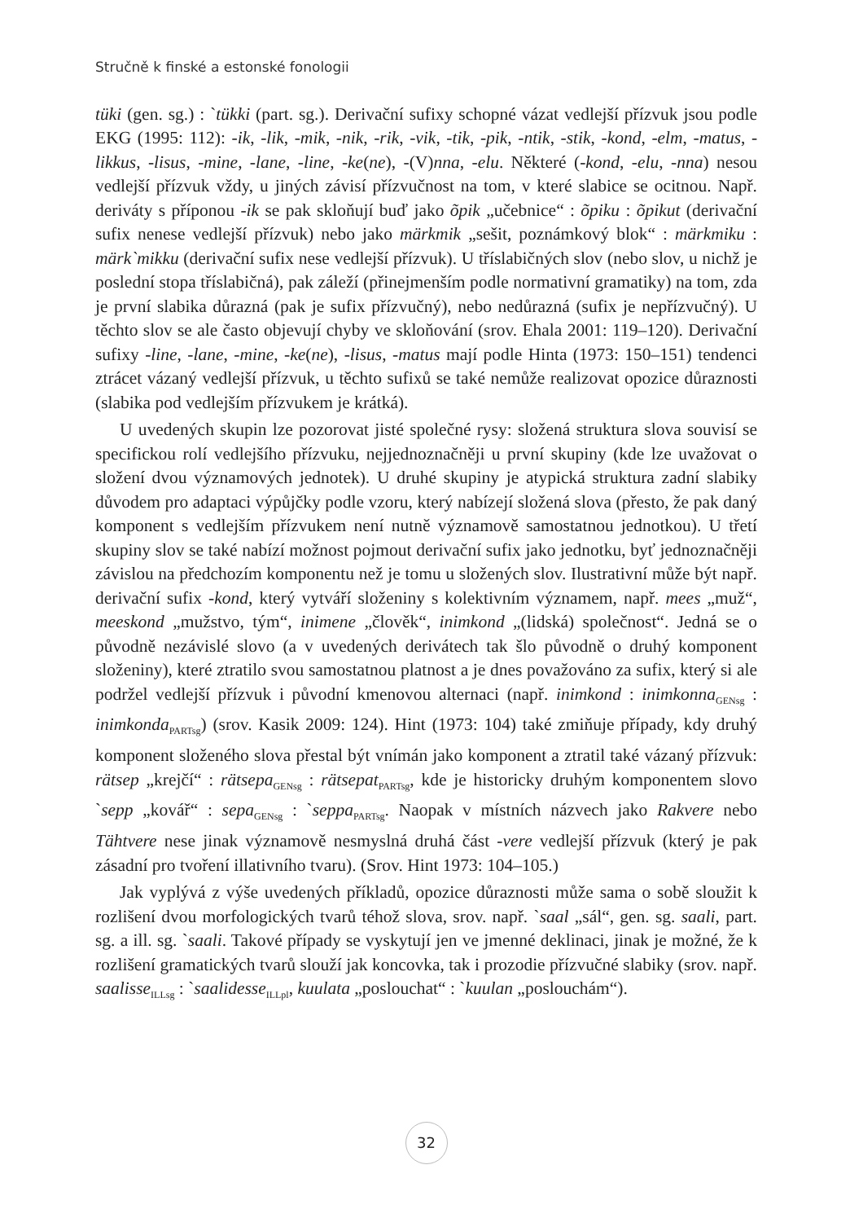Stručně k finské a estonské fonologii
tüki (gen. sg.) : `tükki (part. sg.). Derivační sufixy schopné vázat vedlejší přízvuk jsou podle EKG (1995: 112): -ik, -lik, -mik, -nik, -rik, -vik, -tik, -pik, -ntik, -stik, -kond, -elm, -matus, -likkus, -lisus, -mine, -lane, -line, -ke(ne), -(V)nna, -elu. Některé (-kond, -elu, -nna) nesou vedlejší přízvuk vždy, u jiných závisí přízvučnost na tom, v které slabice se ocitnou. Např. deriváty s příponou -ik se pak skloňují buď jako õpik „učebnice“ : õpiku : õpikut (derivační sufix nenese vedlejší přízvuk) nebo jako märkmik „sešit, poznámkový blok“ : märkmiku : märk`mikku (derivační sufix nese vedlejší přízvuk). U tříslabičných slov (nebo slov, u nichž je poslední stopa tříslabičná), pak záleží (přinejmenším podle normativní gramatiky) na tom, zda je první slabika důrazná (pak je sufix přízvučný), nebo nedůrazná (sufix je nepřízvučný). U těchto slov se ale často objevují chyby ve skloňování (srov. Ehala 2001: 119–120). Derivační sufixy -line, -lane, -mine, -ke(ne), -lisus, -matus mají podle Hinta (1973: 150–151) tendenci ztrácet vázaný vedlejší přízvuk, u těchto sufixů se také nemůže realizovat opozice důraznosti (slabika pod vedlejším přízvukem je krátká).
U uvedených skupin lze pozorovat jisté společné rysy: složená struktura slova souvisí se specifickou rolí vedlejšího přízvuku, nejjednoznačněji u první skupiny (kde lze uvažovat o složení dvou významových jednotek). U druhé skupiny je atypická struktura zadní slabiky důvodem pro adaptaci výpůjčky podle vzoru, který nabízejí složená slova (přesto, že pak daný komponent s vedlejším přízvukem není nutně významově samostatnou jednotkou). U třetí skupiny slov se také nabízí možnost pojmout derivační sufix jako jednotku, byť jednoznačněji závislou na předchozím komponentu než je tomu u složených slov. Ilustrativní může být např. derivační sufix -kond, který vytváří složeniny s kolektivním významem, např. mees „muž“, meeskond „mužstvo, tým“, inimene „člověk“, inimkond „(lidská) společnost“. Jedná se o původně nezávislé slovo (a v uvedených derivátech tak šlo původně o druhý komponent složeniny), které ztratilo svou samostatnou platnost a je dnes považováno za sufix, který si ale podržel vedlejší přízvuk i původní kmenovou alternaci (např. inimkond : inimkonna<sub>GENsg</sub> : inimkonda<sub>PARTsg</sub>) (srov. Kasik 2009: 124). Hint (1973: 104) také zmiňuje případy, kdy druhý komponent složeného slova přestal být vnímán jako komponent a ztratil také vázaný přízvuk: rätsep „krejčí“ : rätsepa<sub>GENsg</sub> : rätsepat<sub>PARTsg</sub>, kde je historicky druhým komponentem slovo `sepp „kovář“ : sepa<sub>GENsg</sub> : `seppa<sub>PARTsg</sub>. Naopak v místních názvech jako Rakvere nebo Tähtvere nese jinak významově nesmyslná druhá část -vere vedlejší přízvuk (který je pak zásadní pro tvoření illativního tvaru). (Srov. Hint 1973: 104–105.)
Jak vyplývá z výše uvedených příkladů, opozice důraznosti může sama o sobě sloužit k rozlišení dvou morfologických tvarů téhož slova, srov. např. `saal „sál“, gen. sg. saali, part. sg. a ill. sg. `saali. Takové případy se vyskytují jen ve jmenné deklinaci, jinak je možné, že k rozlišení gramatických tvarů slouží jak koncovka, tak i prozodie přízvučné slabiky (srov. např. saalisse<sub>ILLsg</sub> : `saalidesse<sub>ILLpl</sub>, kuulata „poslouchat“ : `kuulan „poslouchám“).
32